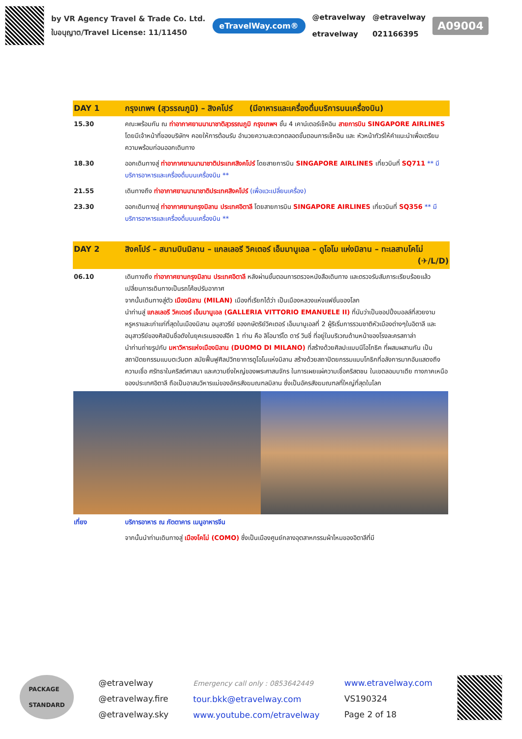by VR Agency Travel & Trade Co. Ltd.
ใบอนุญาต/Travel License: 11/11450
eTravelWay.com®
@etravelway
etravelway
@etravelway
021166395
A09004
| DAY 1 | กรุงเทพฯ (สุวรรณภูมิ) – สิงคโปร์ (มีอาหารและเครื่องดื่มบริการบนเครื่องบิน) |
| 15.30 | คณะพร้อมกัน ณ ท่าอากาศยานนานาชาติสุวรรณภูมิ กรุงเทพฯ ชั้น 4 เคาน์เตอร์เช็คอิน สายการบิน SINGAPORE AIRLINES โดยมีเจ้าหน้าที่ของบริษัทฯ คอยให้การต้อนรับ อำนวยความสะดวกตลอดขั้นตอนการเช็คอิน และ หัวหน้าทัวร์ให้คำแนะนำเพื่อเตรียมความพร้อมก่อนออกเดินทาง |
| 18.30 | ออกเดินทางสู่ ท่าอากาศยานนานาชาติประเทศสิงคโปร์ โดยสายการบิน SINGAPORE AIRLINES เที่ยวบินที่ SQ711 ** มีบริการอาหารและเครื่องดื่มบนเครื่องบิน ** |
| 21.55 | เดินทางถึง ท่าอากาศยานนานาชาติประเทศสิงคโปร์ (เพื่อแวะเปลี่ยนเครื่อง) |
| 23.30 | ออกเดินทางสู่ ท่าอากาศยานกรุงมิลาน ประเทศอิตาลี โดยสายการบิน SINGAPORE AIRLINES เที่ยวบินที่ SQ356 ** มีบริการอาหารและเครื่องดื่มบนเครื่องบิน ** |
| DAY 2 | สิงคโปร์ – สนามบินมิลาน – แกลเลอรี วิคเตอร์ เอ็มมานูเอล – ดูโอโม แห่งมิลาน – ทะเลสาบโคโม่ (✈/L/D) |
| 06.10 | เดินทางถึง ท่าอากาศยานกรุงมิลาน ประเทศอิตาลี หลังผ่านขั้นตอนการตรวจหนังสือเดินทาง และตรวจรับสัมภาระเรียบร้อยแล้ว เปลี่ยนการเดินทางเป็นรถโค้ชปรับอากาศ จากนั้นเดินทางสู่ตัว เมืองมิลาน (MILAN) เมืองที่เรียกได้ว่า เป็นเมืองหลวงแห่งแฟชั่นของโลก นำท่านสู่ แกลเลอรี วิคเตอร์ เอ็มมานูเอล (GALLERIA VITTORIO EMANUELE II) ที่นับว่าเป็นชอปปิ้งมอลล์ที่สวยงาม หรูหราและเก่าแก่ที่สุดในเมืองมิลาน อนุสาวรีย์ ของกษัตริย์วิคเตอร์ เอ็มมานูเอลที่ 2 ผู้ริเริ่มการรวมชาติหัวเมืองต่างๆในอิตาลี และอนุสาวรีย์ของศิลปินชื่อดังในยุคเรเนซองส์อีก 1 ท่าน คือ ลิโอนาร์โด ดาร์ วินชี่ ที่อยู่ในบริเวณด้านหน้าของโรงละครสกาล่า นำท่านถ่ายรูปกับ มหาวิหารแห่งเมืองมิลาน (DUOMO DI MILANO) ที่สร้างด้วยศิลปะแบบนีโอโกธิค ที่ผสมผสานกัน เป็นสถาปัตยกรรมแบบตะวันตก สมัยฟื้นฟูศิลปวิทยาการดูโอโมแห่งมิลาน สร้างด้วยสถาปัตยกรรมแบบโกธิกที่อลังการมากอันแสดงถึง ความเชื่อ ศรัทธาในคริสต์ศาสนา และความยิ่งใหญ่ของพระศาสนจักร ในการเผยแผ่ความเชื่อคริสตชน ในเขตลอมบาเดีย ทางภาคเหนือของประเทศอิตาลี ถือเป็นอาสนวิหารแม่ของอัครสังฆมณฑลมิลาน ซึ่งเป็นอัครสังฆมณฑลที่ใหญ่ที่สุดในโลก |
| เที่ยง | บริการอาหาร ณ ภัตตาคาร เมนูอาหารจีน |
| | จากนั้นนำท่านเดินทางสู่ เมืองโคโม่ (COMO) ซึ่งเป็นเมืองศูนย์กลางอุตสาหกรรมผ้าไหมของอิตาลีที่มี |
PACKAGE
STANDARD
@etravelway
@etravelway.fire
@etravelway.sky
Emergency call only : 0853642449
tour.bkk@etravelway.com
www.youtube.com/etravelway
www.etravelway.com
VS190324
Page 2 of 18